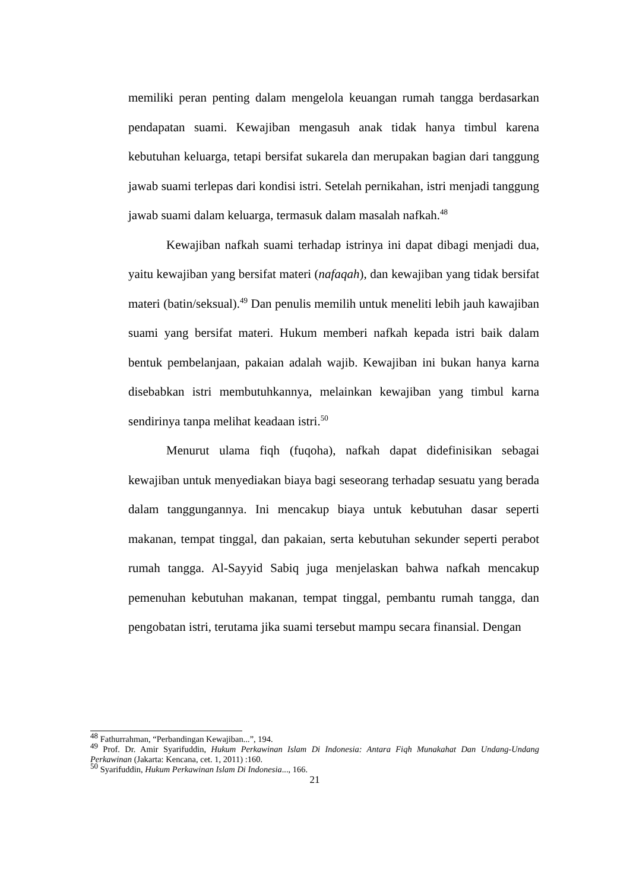memiliki peran penting dalam mengelola keuangan rumah tangga berdasarkan pendapatan suami. Kewajiban mengasuh anak tidak hanya timbul karena kebutuhan keluarga, tetapi bersifat sukarela dan merupakan bagian dari tanggung jawab suami terlepas dari kondisi istri. Setelah pernikahan, istri menjadi tanggung jawab suami dalam keluarga, termasuk dalam masalah nafkah.<sup>48</sup>
Kewajiban nafkah suami terhadap istrinya ini dapat dibagi menjadi dua, yaitu kewajiban yang bersifat materi (nafaqah), dan kewajiban yang tidak bersifat materi (batin/seksual).<sup>49</sup> Dan penulis memilih untuk meneliti lebih jauh kawajiban suami yang bersifat materi. Hukum memberi nafkah kepada istri baik dalam bentuk pembelanjaan, pakaian adalah wajib. Kewajiban ini bukan hanya karna disebabkan istri membutuhkannya, melainkan kewajiban yang timbul karna sendirinya tanpa melihat keadaan istri.<sup>50</sup>
Menurut ulama fiqh (fuqoha), nafkah dapat didefinisikan sebagai kewajiban untuk menyediakan biaya bagi seseorang terhadap sesuatu yang berada dalam tanggungannya. Ini mencakup biaya untuk kebutuhan dasar seperti makanan, tempat tinggal, dan pakaian, serta kebutuhan sekunder seperti perabot rumah tangga. Al-Sayyid Sabiq juga menjelaskan bahwa nafkah mencakup pemenuhan kebutuhan makanan, tempat tinggal, pembantu rumah tangga, dan pengobatan istri, terutama jika suami tersebut mampu secara finansial. Dengan
<sup>48</sup> Fathurrahman, “Perbandingan Kewajiban...”, 194.
<sup>49</sup> Prof. Dr. Amir Syarifuddin, Hukum Perkawinan Islam Di Indonesia: Antara Fiqh Munakahat Dan Undang-Undang Perkawinan (Jakarta: Kencana, cet. 1, 2011) :160.
<sup>50</sup> Syarifuddin, Hukum Perkawinan Islam Di Indonesia..., 166.
21